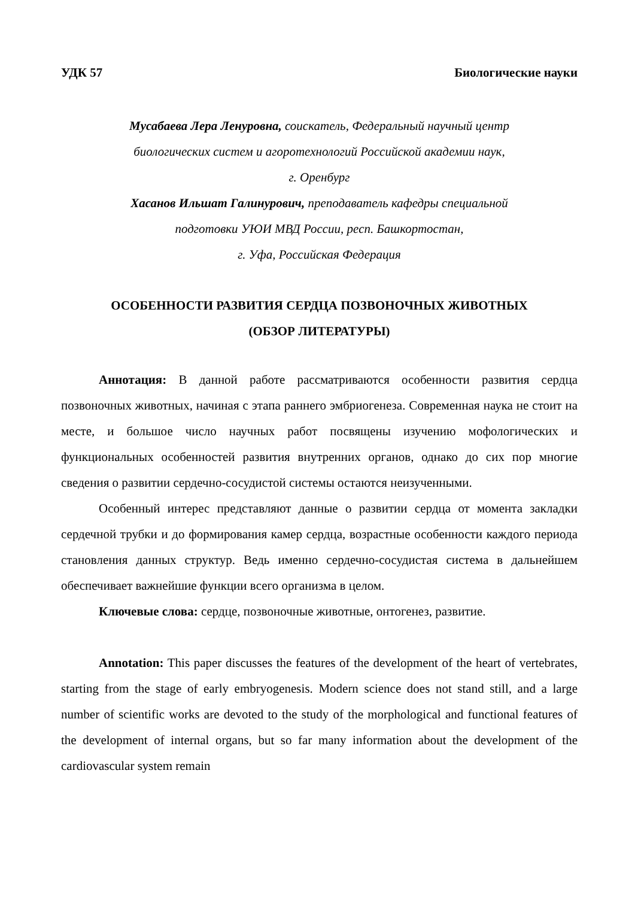УДК 57 Биологические науки
Мусабаева Лера Ленуровна, соискатель, Федеральный научный центр
биологических систем и агоротехнологий Российской академии наук,
г. Оренбург
Хасанов Ильшат Галинурович, преподаватель кафедры специальной
подготовки УЮИ МВД России, респ. Башкортостан,
г. Уфа, Российская Федерация
ОСОБЕННОСТИ РАЗВИТИЯ СЕРДЦА ПОЗВОНОЧНЫХ ЖИВОТНЫХ
(ОБЗОР ЛИТЕРАТУРЫ)
Аннотация: В данной работе рассматриваются особенности развития сердца позвоночных животных, начиная с этапа раннего эмбриогенеза. Современная наука не стоит на месте, и большое число научных работ посвящены изучению мофологических и функциональных особенностей развития внутренних органов, однако до сих пор многие сведения о развитии сердечно-сосудистой системы остаются неизученными.
Особенный интерес представляют данные о развитии сердца от момента закладки сердечной трубки и до формирования камер сердца, возрастные особенности каждого периода становления данных структур. Ведь именно сердечно-сосудистая система в дальнейшем обеспечивает важнейшие функции всего организма в целом.
Ключевые слова: сердце, позвоночные животные, онтогенез, развитие.
Annotation: This paper discusses the features of the development of the heart of vertebrates, starting from the stage of early embryogenesis. Modern science does not stand still, and a large number of scientific works are devoted to the study of the morphological and functional features of the development of internal organs, but so far many information about the development of the cardiovascular system remain